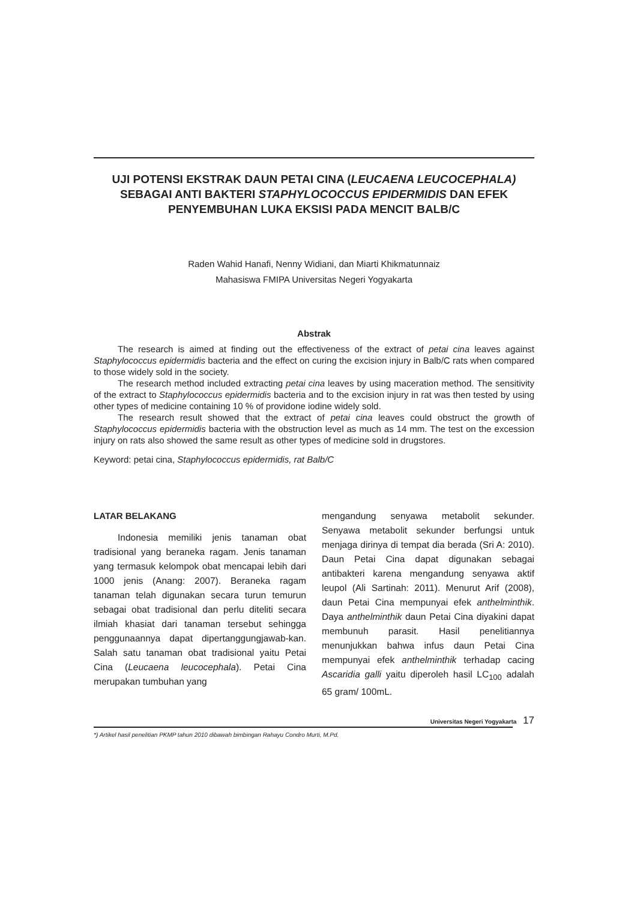UJI POTENSI EKSTRAK DAUN PETAI CINA (LEUCAENA LEUCOCEPHALA)
SEBAGAI ANTI BAKTERI STAPHYLOCOCCUS EPIDERMIDIS DAN EFEK
PENYEMBUHAN LUKA EKSISI PADA MENCIT BALB/C
Raden Wahid Hanafi, Nenny Widiani, dan Miarti Khikmatunnaiz
Mahasiswa FMIPA Universitas Negeri Yogyakarta
Abstrak
The research is aimed at finding out the effectiveness of the extract of petai cina leaves against Staphylococcus epidermidis bacteria and the effect on curing the excision injury in Balb/C rats when compared to those widely sold in the society.
The research method included extracting petai cina leaves by using maceration method. The sensitivity of the extract to Staphylococcus epidermidis bacteria and to the excision injury in rat was then tested by using other types of medicine containing 10 % of providone iodine widely sold.
The research result showed that the extract of petai cina leaves could obstruct the growth of Staphylococcus epidermidis bacteria with the obstruction level as much as 14 mm. The test on the excession injury on rats also showed the same result as other types of medicine sold in drugstores.
Keyword: petai cina, Staphylococcus epidermidis, rat Balb/C
LATAR BELAKANG
Indonesia memiliki jenis tanaman obat tradisional yang beraneka ragam. Jenis tanaman yang termasuk kelompok obat mencapai lebih dari 1000 jenis (Anang: 2007). Beraneka ragam tanaman telah digunakan secara turun temurun sebagai obat tradisional dan perlu diteliti secara ilmiah khasiat dari tanaman tersebut sehingga penggunaannya dapat dipertanggungjawab-kan. Salah satu tanaman obat tradisional yaitu Petai Cina (Leucaena leucocephala). Petai Cina merupakan tumbuhan yang
mengandung senyawa metabolit sekunder. Senyawa metabolit sekunder berfungsi untuk menjaga dirinya di tempat dia berada (Sri A: 2010). Daun Petai Cina dapat digunakan sebagai antibakteri karena mengandung senyawa aktif leupol (Ali Sartinah: 2011). Menurut Arif (2008), daun Petai Cina mempunyai efek anthelminthik. Daya anthelminthik daun Petai Cina diyakini dapat membunuh parasit. Hasil penelitiannya menunjukkan bahwa infus daun Petai Cina mempunyai efek anthelminthik terhadap cacing Ascaridia galli yaitu diperoleh hasil LC<sub>100</sub> adalah 65 gram/ 100mL.
Universitas Negeri Yogyakarta 17
*) Artikel hasil penelitian PKMP tahun 2010 dibawah bimbingan Rahayu Condro Murti, M.Pd.